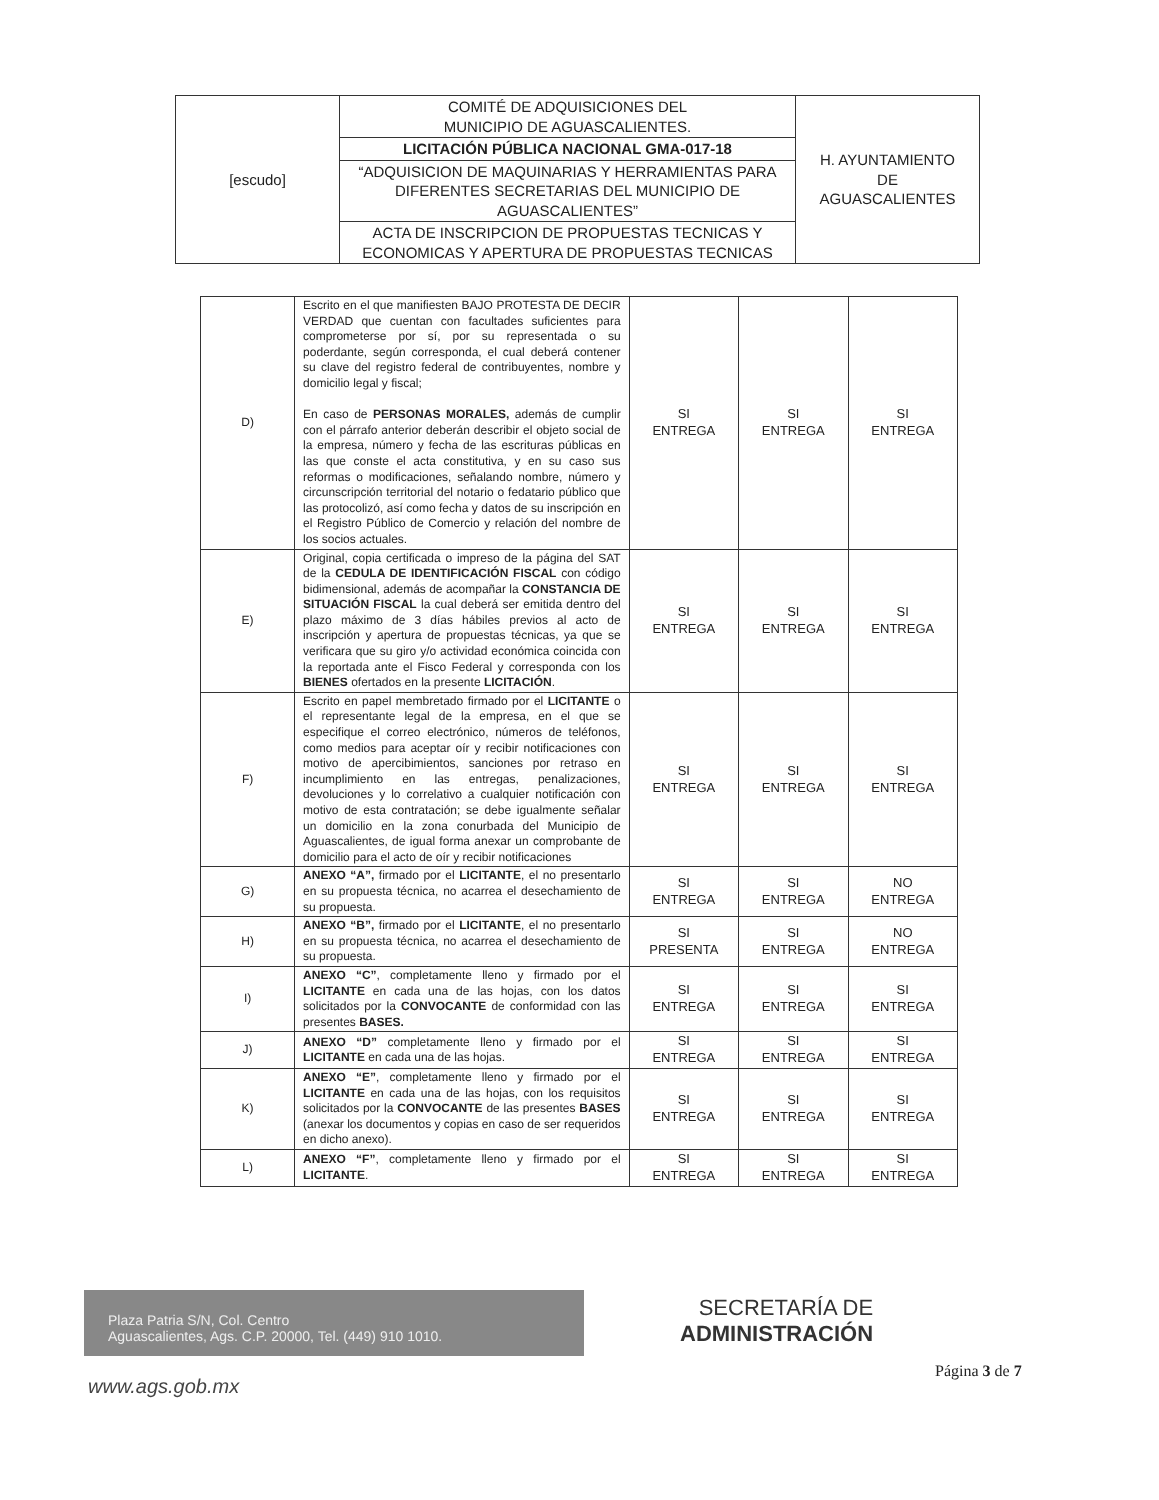| [escudo] | COMITÉ DE ADQUISICIONES DEL MUNICIPIO DE AGUASCALIENTES. | H. AYUNTAMIENTO DE AGUASCALIENTES |
| | LICITACIÓN PÚBLICA NACIONAL GMA-017-18 | |
| | “ADQUISICION DE MAQUINARIAS Y HERRAMIENTAS PARA DIFERENTES SECRETARIAS DEL MUNICIPIO DE AGUASCALIENTES” | |
| | ACTA DE INSCRIPCION DE PROPUESTAS TECNICAS Y ECONOMICAS Y APERTURA DE PROPUESTAS TECNICAS | |
| D) | Escrito en el que manifiesten BAJO PROTESTA DE DECIR VERDAD que cuentan con facultades suficientes para comprometerse por sí, por su representada o su poderdante, según corresponda, el cual deberá contener su clave del registro federal de contribuyentes, nombre y domicilio legal y fiscal; En caso de PERSONAS MORALES, además de cumplir con el párrafo anterior deberán describir el objeto social de la empresa, número y fecha de las escrituras públicas en las que conste el acta constitutiva, y en su caso sus reformas o modificaciones, señalando nombre, número y circunscripción territorial del notario o fedatario público que las protocolizó, así como fecha y datos de su inscripción en el Registro Público de Comercio y relación del nombre de los socios actuales. | SI ENTREGA | SI ENTREGA | SI ENTREGA |
| E) | Original, copia certificada o impreso de la página del SAT de la CEDULA DE IDENTIFICACIÓN FISCAL con código bidimensional, además de acompañar la CONSTANCIA DE SITUACIÓN FISCAL la cual deberá ser emitida dentro del plazo máximo de 3 días hábiles previos al acto de inscripción y apertura de propuestas técnicas, ya que se verificara que su giro y/o actividad económica coincida con la reportada ante el Fisco Federal y corresponda con los BIENES ofertados en la presente LICITACIÓN . | SI ENTREGA | SI ENTREGA | SI ENTREGA |
| F) | Escrito en papel membretado firmado por el LICITANTE o el representante legal de la empresa, en el que se especifique el correo electrónico, números de teléfonos, como medios para aceptar oír y recibir notificaciones con motivo de apercibimientos, sanciones por retraso en incumplimiento en las entregas, penalizaciones, devoluciones y lo correlativo a cualquier notificación con motivo de esta contratación; se debe igualmente señalar un domicilio en la zona conurbada del Municipio de Aguascalientes, de igual forma anexar un comprobante de domicilio para el acto de oír y recibir notificaciones | SI ENTREGA | SI ENTREGA | SI ENTREGA |
| G) | ANEXO “A”, firmado por el LICITANTE , el no presentarlo en su propuesta técnica, no acarrea el desechamiento de su propuesta. | SI ENTREGA | SI ENTREGA | NO ENTREGA |
| H) | ANEXO “B”, firmado por el LICITANTE , el no presentarlo en su propuesta técnica, no acarrea el desechamiento de su propuesta. | SI PRESENTA | SI ENTREGA | NO ENTREGA |
| I) | ANEXO “C” , completamente lleno y firmado por el LICITANTE en cada una de las hojas, con los datos solicitados por la CONVOCANTE de conformidad con las presentes BASES. | SI ENTREGA | SI ENTREGA | SI ENTREGA |
| J) | ANEXO “D” completamente lleno y firmado por el LICITANTE en cada una de las hojas. | SI ENTREGA | SI ENTREGA | SI ENTREGA |
| K) | ANEXO “E” , completamente lleno y firmado por el LICITANTE en cada una de las hojas, con los requisitos solicitados por la CONVOCANTE de las presentes BASES (anexar los documentos y copias en caso de ser requeridos en dicho anexo). | SI ENTREGA | SI ENTREGA | SI ENTREGA |
| L) | ANEXO “F” , completamente lleno y firmado por el LICITANTE . | SI ENTREGA | SI ENTREGA | SI ENTREGA |
Plaza Patria S/N, Col. Centro
Aguascalientes, Ags. C.P. 20000, Tel. (449) 910 1010.
SECRETARÍA DE
ADMINISTRACIÓN
Página 3 de 7
www.ags.gob.mx